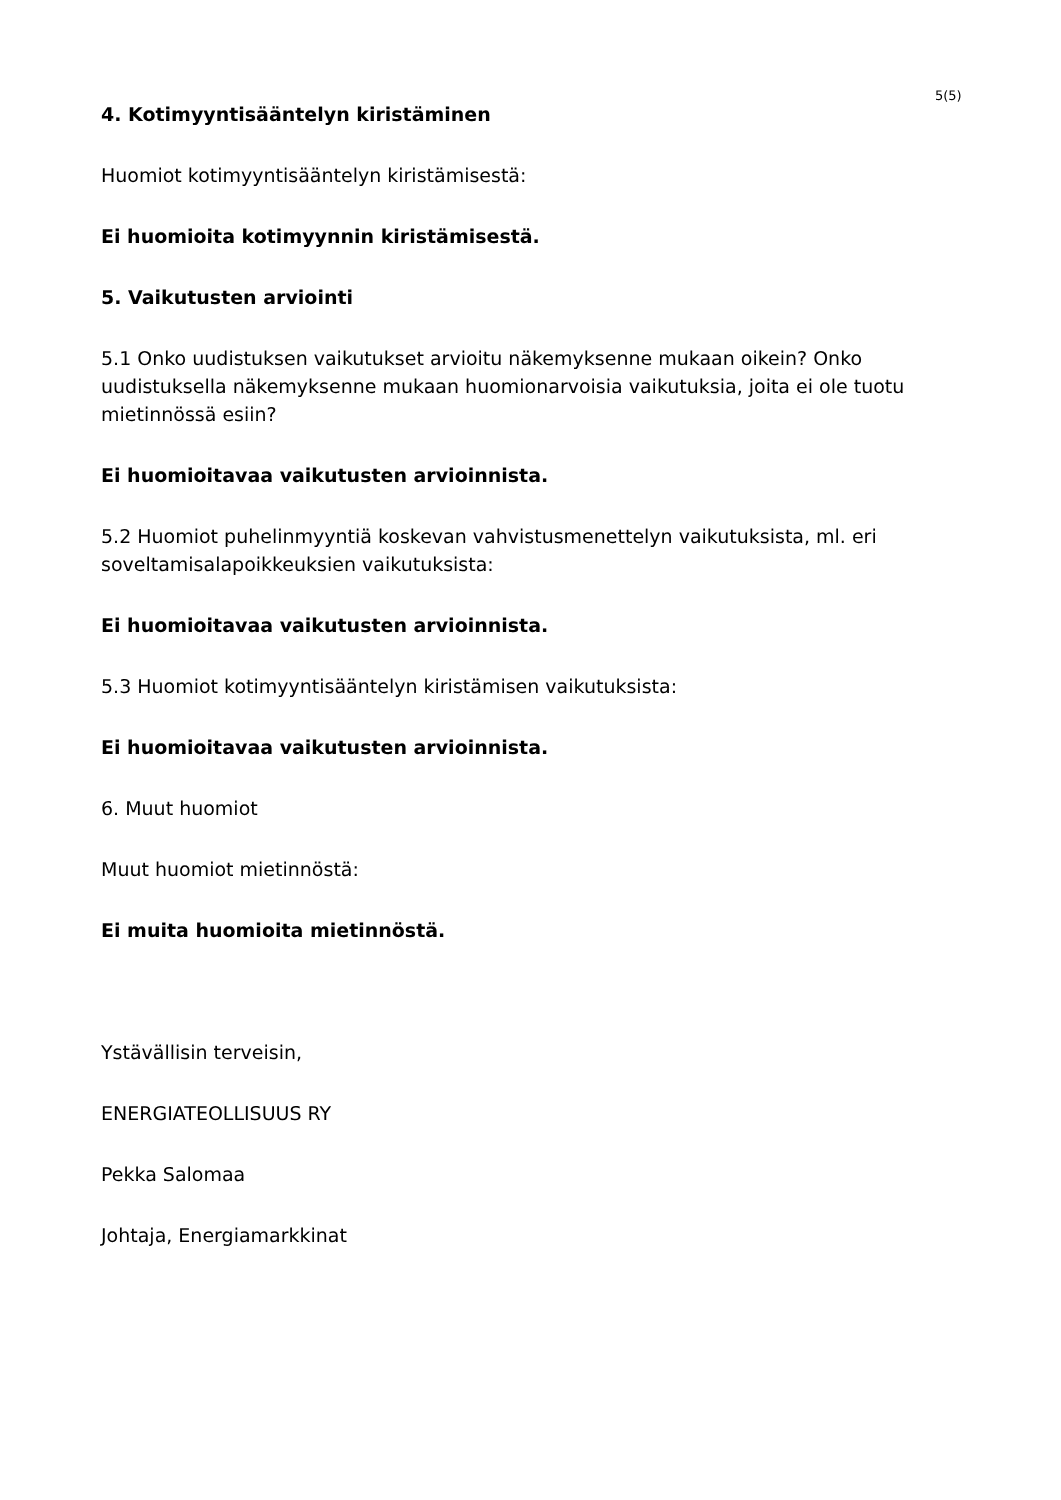5(5)
4. Kotimyyntisääntelyn kiristäminen
Huomiot kotimyyntisääntelyn kiristämisestä:
Ei huomioita kotimyynnin kiristämisestä.
5. Vaikutusten arviointi
5.1 Onko uudistuksen vaikutukset arvioitu näkemyksenne mukaan oikein? Onko uudistuksella näkemyksenne mukaan huomionarvoisia vaikutuksia, joita ei ole tuotu mietinnössä esiin?
Ei huomioitavaa vaikutusten arvioinnista.
5.2 Huomiot puhelinmyyntiä koskevan vahvistusmenettelyn vaikutuksista, ml. eri soveltamisalapoikkeuksien vaikutuksista:
Ei huomioitavaa vaikutusten arvioinnista.
5.3 Huomiot kotimyyntisääntelyn kiristämisen vaikutuksista:
Ei huomioitavaa vaikutusten arvioinnista.
6. Muut huomiot
Muut huomiot mietinnöstä:
Ei muita huomioita mietinnöstä.
Ystävällisin terveisin,
ENERGIATEOLLISUUS RY
Pekka Salomaa
Johtaja, Energiamarkkinat